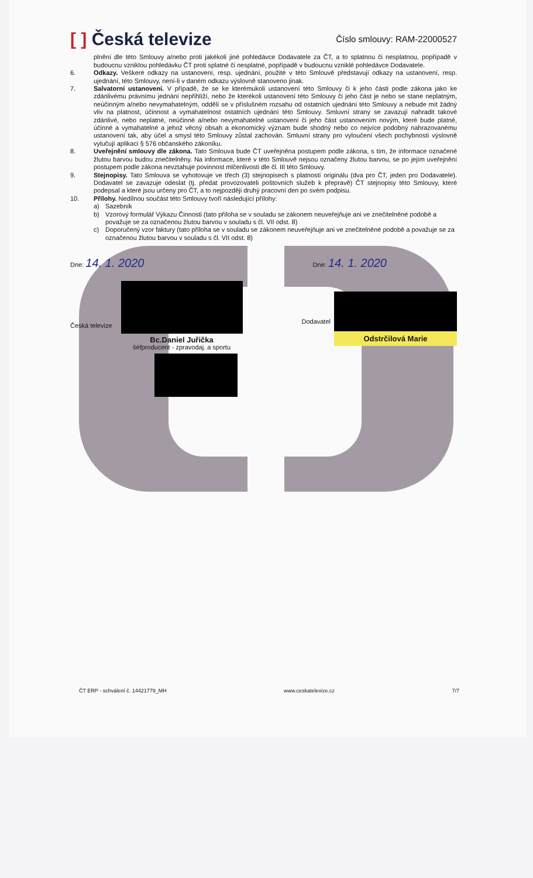[ ] Česká televize
Číslo smlouvy: RAM-22000527
plnění dle této Smlouvy a/nebo proti jakékoli jiné pohledávce Dodavatele za ČT, a to splatnou či nesplatnou, popřípadě v budoucnu vzniklou pohledávku ČT proti splatné či nesplatné, popřípadě v budoucnu vzniklé pohledávce Dodavatele.
6. Odkazy. Veškeré odkazy na ustanovení, resp. ujednání, použité v této Smlouvě představují odkazy na ustanovení, resp. ujednání, této Smlouvy, není-li v daném odkazu výslovně stanoveno jinak.
7. Salvatorní ustanovení. V případě, že se ke kterémukoli ustanovení této Smlouvy či k jeho části podle zákona jako ke zdánlivému právnímu jednání nepřihlíží, nebo že kterékoli ustanovení této Smlouvy či jeho část je nebo se stane neplatným, neúčinným a/nebo nevymahatelným, oddělí se v příslušném rozsahu od ostatních ujednání této Smlouvy a nebude mít žádný vliv na platnost, účinnost a vymahatelnost ostatních ujednání této Smlouvy. Smluvní strany se zavazují nahradit takové zdánlivé, nebo neplatné, neúčinné a/nebo nevymahatelné ustanovení či jeho část ustanovením novým, které bude platné, účinné a vymahatelné a jehož věcný obsah a ekonomický význam bude shodný nebo co nejvíce podobný nahrazovanému ustanovení tak, aby účel a smysl této Smlouvy zůstal zachován. Smluvní strany pro vyloučení všech pochybností výslovně vylučují aplikaci § 576 občanského zákoníku.
8. Uveřejnění smlouvy dle zákona. Tato Smlouva bude ČT uveřejněna postupem podle zákona, s tím, že informace označené žlutou barvou budou znečitelněny. Na informace, které v této Smlouvě nejsou označeny žlutou barvou, se po jejím uveřejnění postupem podle zákona nevztahuje povinnost mlčenlivosti dle čl. III této Smlouvy.
9. Stejnopisy. Tato Smlouva se vyhotovuje ve třech (3) stejnopisech s platností originálu (dva pro ČT, jeden pro Dodavatele). Dodavatel se zavazuje odeslat (tj. předat provozovateli poštovních služeb k přepravě) ČT stejnopisy této Smlouvy, které podepsal a které jsou určeny pro ČT, a to nejpozději druhý pracovní den po svém podpisu.
10. Přílohy. Nedílnou součást této Smlouvy tvoří následující přílohy:
a) Sazebník
b) Vzorový formulář Výkazu Činnosti (tato příloha se v souladu se zákonem neuveřejňuje ani ve znečitelněné podobě a považuje se za označenou žlutou barvou v souladu s čl. VII odst. 8)
c) Doporučený vzor faktury (tato příloha se v souladu se zákonem neuveřejňuje ani ve znečitelněné podobě a považuje se za označenou žlutou barvou v souladu s čl. VII odst. 8)
Dne: 14. 1. 2020
Dne: 14. 1. 2020
Česká televize
Bc.Daniel Juřička
šéfproducent - zpravodaj. a sportu
Dodavatel
Odstrčilová Marie
ČT ERP - schválení č. 14421779_MH
www.ceskatelevize.cz 7/7